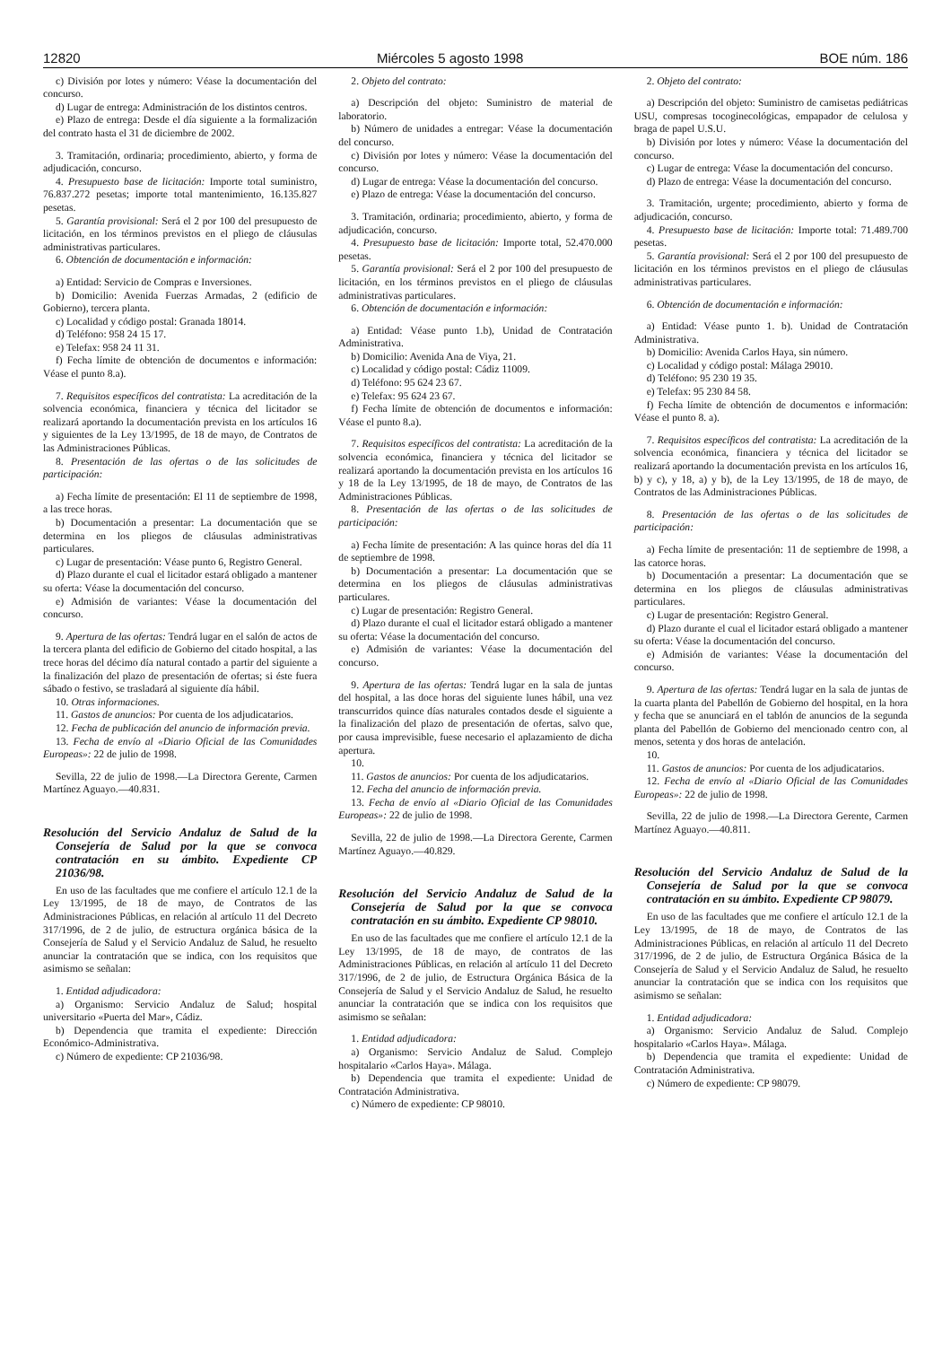12820 Miércoles 5 agosto 1998 BOE núm. 186
c) División por lotes y número: Véase la documentación del concurso.
d) Lugar de entrega: Administración de los distintos centros.
e) Plazo de entrega: Desde el día siguiente a la formalización del contrato hasta el 31 de diciembre de 2002.
3. Tramitación, ordinaria; procedimiento, abierto, y forma de adjudicación, concurso.
4. Presupuesto base de licitación: Importe total suministro, 76.837.272 pesetas; importe total mantenimiento, 16.135.827 pesetas.
5. Garantía provisional: Será el 2 por 100 del presupuesto de licitación, en los términos previstos en el pliego de cláusulas administrativas particulares.
6. Obtención de documentación e información:
a) Entidad: Servicio de Compras e Inversiones.
b) Domicilio: Avenida Fuerzas Armadas, 2 (edificio de Gobierno), tercera planta.
c) Localidad y código postal: Granada 18014.
d) Teléfono: 958 24 15 17.
e) Telefax: 958 24 11 31.
f) Fecha límite de obtención de documentos e información: Véase el punto 8.a).
7. Requisitos específicos del contratista: La acreditación de la solvencia económica, financiera y técnica del licitador se realizará aportando la documentación prevista en los artículos 16 y siguientes de la Ley 13/1995, de 18 de mayo, de Contratos de las Administraciones Públicas.
8. Presentación de las ofertas o de las solicitudes de participación:
a) Fecha límite de presentación: El 11 de septiembre de 1998, a las trece horas.
b) Documentación a presentar: La documentación que se determina en los pliegos de cláusulas administrativas particulares.
c) Lugar de presentación: Véase punto 6, Registro General.
d) Plazo durante el cual el licitador estará obligado a mantener su oferta: Véase la documentación del concurso.
e) Admisión de variantes: Véase la documentación del concurso.
9. Apertura de las ofertas: Tendrá lugar en el salón de actos de la tercera planta del edificio de Gobierno del citado hospital, a las trece horas del décimo día natural contado a partir del siguiente a la finalización del plazo de presentación de ofertas; si éste fuera sábado o festivo, se trasladará al siguiente día hábil.
10. Otras informaciones.
11. Gastos de anuncios: Por cuenta de los adjudicatarios.
12. Fecha de publicación del anuncio de información previa.
13. Fecha de envío al «Diario Oficial de las Comunidades Europeas»: 22 de julio de 1998.
Sevilla, 22 de julio de 1998.—La Directora Gerente, Carmen Martínez Aguayo.—40.831.
Resolución del Servicio Andaluz de Salud de la Consejería de Salud por la que se convoca contratación en su ámbito. Expediente CP 21036/98.
En uso de las facultades que me confiere el artículo 12.1 de la Ley 13/1995, de 18 de mayo, de Contratos de las Administraciones Públicas, en relación al artículo 11 del Decreto 317/1996, de 2 de julio, de estructura orgánica básica de la Consejería de Salud y el Servicio Andaluz de Salud, he resuelto anunciar la contratación que se indica, con los requisitos que asimismo se señalan:
1. Entidad adjudicadora:
a) Organismo: Servicio Andaluz de Salud; hospital universitario «Puerta del Mar», Cádiz.
b) Dependencia que tramita el expediente: Dirección Económico-Administrativa.
c) Número de expediente: CP 21036/98.
2. Objeto del contrato:
a) Descripción del objeto: Suministro de material de laboratorio.
b) Número de unidades a entregar: Véase la documentación del concurso.
c) División por lotes y número: Véase la documentación del concurso.
d) Lugar de entrega: Véase la documentación del concurso.
e) Plazo de entrega: Véase la documentación del concurso.
3. Tramitación, ordinaria; procedimiento, abierto, y forma de adjudicación, concurso.
4. Presupuesto base de licitación: Importe total, 52.470.000 pesetas.
5. Garantía provisional: Será el 2 por 100 del presupuesto de licitación, en los términos previstos en el pliego de cláusulas administrativas particulares.
6. Obtención de documentación e información:
a) Entidad: Véase punto 1.b), Unidad de Contratación Administrativa.
b) Domicilio: Avenida Ana de Viya, 21.
c) Localidad y código postal: Cádiz 11009.
d) Teléfono: 95 624 23 67.
e) Telefax: 95 624 23 67.
f) Fecha límite de obtención de documentos e información: Véase el punto 8.a).
7. Requisitos específicos del contratista: La acreditación de la solvencia económica, financiera y técnica del licitador se realizará aportando la documentación prevista en los artículos 16 y 18 de la Ley 13/1995, de 18 de mayo, de Contratos de las Administraciones Públicas.
8. Presentación de las ofertas o de las solicitudes de participación:
a) Fecha límite de presentación: A las quince horas del día 11 de septiembre de 1998.
b) Documentación a presentar: La documentación que se determina en los pliegos de cláusulas administrativas particulares.
c) Lugar de presentación: Registro General.
d) Plazo durante el cual el licitador estará obligado a mantener su oferta: Véase la documentación del concurso.
e) Admisión de variantes: Véase la documentación del concurso.
9. Apertura de las ofertas: Tendrá lugar en la sala de juntas del hospital, a las doce horas del siguiente lunes hábil, una vez transcurridos quince días naturales contados desde el siguiente a la finalización del plazo de presentación de ofertas, salvo que, por causa imprevisible, fuese necesario el aplazamiento de dicha apertura.
10.
11. Gastos de anuncios: Por cuenta de los adjudicatarios.
12. Fecha del anuncio de información previa.
13. Fecha de envío al «Diario Oficial de las Comunidades Europeas»: 22 de julio de 1998.
Sevilla, 22 de julio de 1998.—La Directora Gerente, Carmen Martínez Aguayo.—40.829.
Resolución del Servicio Andaluz de Salud de la Consejería de Salud por la que se convoca contratación en su ámbito. Expediente CP 98010.
En uso de las facultades que me confiere el artículo 12.1 de la Ley 13/1995, de 18 de mayo, de contratos de las Administraciones Públicas, en relación al artículo 11 del Decreto 317/1996, de 2 de julio, de Estructura Orgánica Básica de la Consejería de Salud y el Servicio Andaluz de Salud, he resuelto anunciar la contratación que se indica con los requisitos que asimismo se señalan:
1. Entidad adjudicadora:
a) Organismo: Servicio Andaluz de Salud. Complejo hospitalario «Carlos Haya». Málaga.
b) Dependencia que tramita el expediente: Unidad de Contratación Administrativa.
c) Número de expediente: CP 98010.
2. Objeto del contrato:
a) Descripción del objeto: Suministro de camisetas pediátricas USU, compresas tocoginecológicas, empapador de celulosa y braga de papel U.S.U.
b) División por lotes y número: Véase la documentación del concurso.
c) Lugar de entrega: Véase la documentación del concurso.
d) Plazo de entrega: Véase la documentación del concurso.
3. Tramitación, urgente; procedimiento, abierto y forma de adjudicación, concurso.
4. Presupuesto base de licitación: Importe total: 71.489.700 pesetas.
5. Garantía provisional: Será el 2 por 100 del presupuesto de licitación en los términos previstos en el pliego de cláusulas administrativas particulares.
6. Obtención de documentación e información:
a) Entidad: Véase punto 1. b). Unidad de Contratación Administrativa.
b) Domicilio: Avenida Carlos Haya, sin número.
c) Localidad y código postal: Málaga 29010.
d) Teléfono: 95 230 19 35.
e) Telefax: 95 230 84 58.
f) Fecha límite de obtención de documentos e información: Véase el punto 8. a).
7. Requisitos específicos del contratista: La acreditación de la solvencia económica, financiera y técnica del licitador se realizará aportando la documentación prevista en los artículos 16, b) y c), y 18, a) y b), de la Ley 13/1995, de 18 de mayo, de Contratos de las Administraciones Públicas.
8. Presentación de las ofertas o de las solicitudes de participación:
a) Fecha límite de presentación: 11 de septiembre de 1998, a las catorce horas.
b) Documentación a presentar: La documentación que se determina en los pliegos de cláusulas administrativas particulares.
c) Lugar de presentación: Registro General.
d) Plazo durante el cual el licitador estará obligado a mantener su oferta: Véase la documentación del concurso.
e) Admisión de variantes: Véase la documentación del concurso.
9. Apertura de las ofertas: Tendrá lugar en la sala de juntas de la cuarta planta del Pabellón de Gobierno del hospital, en la hora y fecha que se anunciará en el tablón de anuncios de la segunda planta del Pabellón de Gobierno del mencionado centro con, al menos, setenta y dos horas de antelación.
10.
11. Gastos de anuncios: Por cuenta de los adjudicatarios.
12. Fecha de envío al «Diario Oficial de las Comunidades Europeas»: 22 de julio de 1998.
Sevilla, 22 de julio de 1998.—La Directora Gerente, Carmen Martínez Aguayo.—40.811.
Resolución del Servicio Andaluz de Salud de la Consejería de Salud por la que se convoca contratación en su ámbito. Expediente CP 98079.
En uso de las facultades que me confiere el artículo 12.1 de la Ley 13/1995, de 18 de mayo, de Contratos de las Administraciones Públicas, en relación al artículo 11 del Decreto 317/1996, de 2 de julio, de Estructura Orgánica Básica de la Consejería de Salud y el Servicio Andaluz de Salud, he resuelto anunciar la contratación que se indica con los requisitos que asimismo se señalan:
1. Entidad adjudicadora:
a) Organismo: Servicio Andaluz de Salud. Complejo hospitalario «Carlos Haya». Málaga.
b) Dependencia que tramita el expediente: Unidad de Contratación Administrativa.
c) Número de expediente: CP 98079.